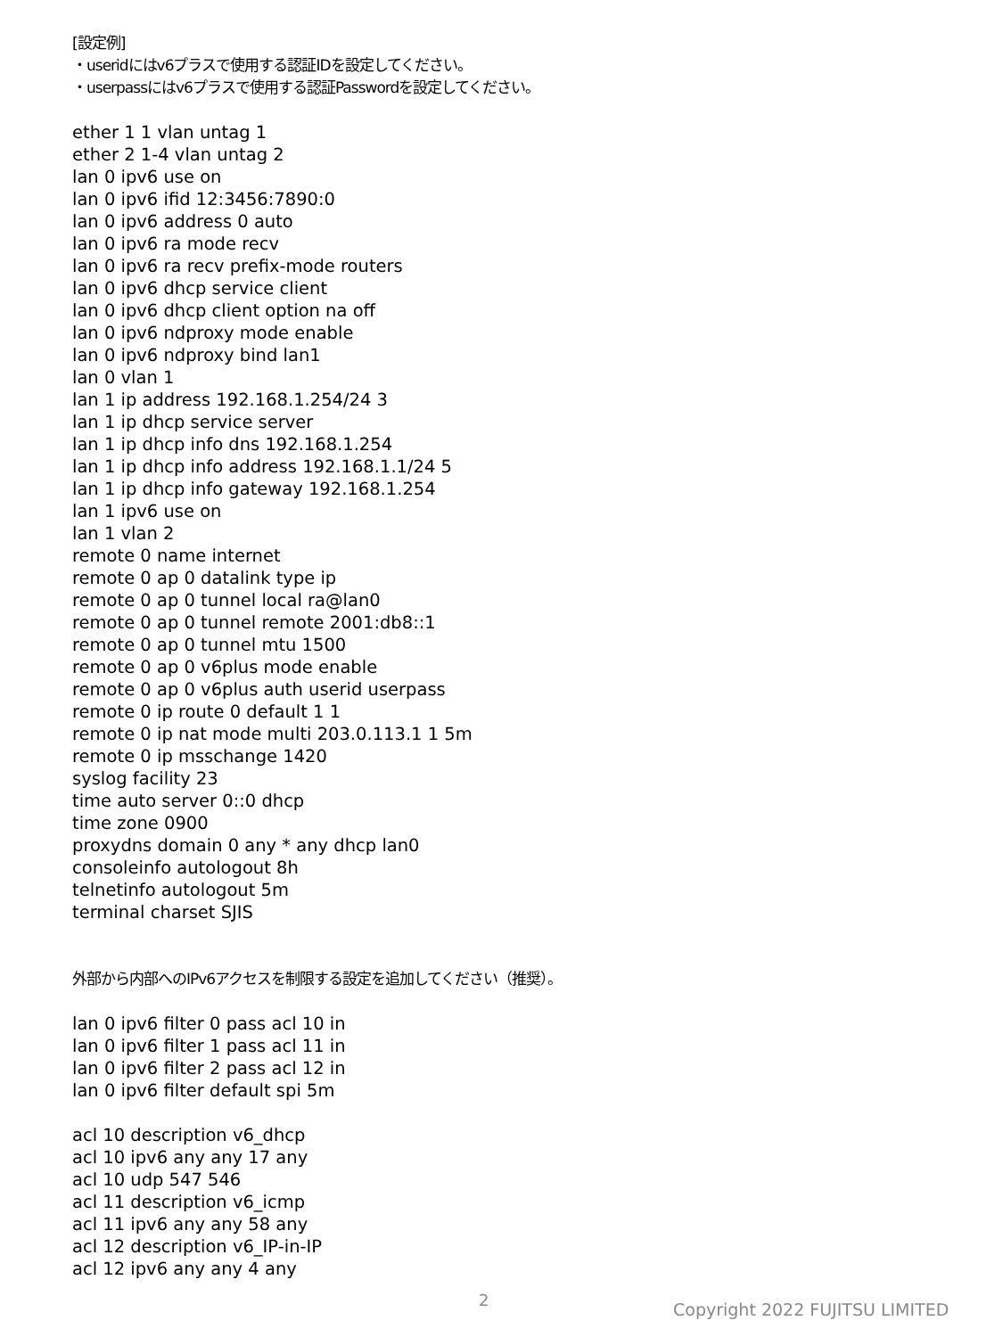[設定例]
・useridにはv6プラスで使用する認証IDを設定してください。
・userpassにはv6プラスで使用する認証Passwordを設定してください。
ether 1 1 vlan untag 1
ether 2 1-4 vlan untag 2
lan 0 ipv6 use on
lan 0 ipv6 ifid 12:3456:7890:0
lan 0 ipv6 address 0 auto
lan 0 ipv6 ra mode recv
lan 0 ipv6 ra recv prefix-mode routers
lan 0 ipv6 dhcp service client
lan 0 ipv6 dhcp client option na off
lan 0 ipv6 ndproxy mode enable
lan 0 ipv6 ndproxy bind lan1
lan 0 vlan 1
lan 1 ip address 192.168.1.254/24 3
lan 1 ip dhcp service server
lan 1 ip dhcp info dns 192.168.1.254
lan 1 ip dhcp info address 192.168.1.1/24 5
lan 1 ip dhcp info gateway 192.168.1.254
lan 1 ipv6 use on
lan 1 vlan 2
remote 0 name internet
remote 0 ap 0 datalink type ip
remote 0 ap 0 tunnel local ra@lan0
remote 0 ap 0 tunnel remote 2001:db8::1
remote 0 ap 0 tunnel mtu 1500
remote 0 ap 0 v6plus mode enable
remote 0 ap 0 v6plus auth userid userpass
remote 0 ip route 0 default 1 1
remote 0 ip nat mode multi 203.0.113.1 1 5m
remote 0 ip msschange 1420
syslog facility 23
time auto server 0::0 dhcp
time zone 0900
proxydns domain 0 any * any dhcp lan0
consoleinfo autologout 8h
telnetinfo autologout 5m
terminal charset SJIS
外部から内部へのIPv6アクセスを制限する設定を追加してください（推奨）。
lan 0 ipv6 filter 0 pass acl 10 in
lan 0 ipv6 filter 1 pass acl 11 in
lan 0 ipv6 filter 2 pass acl 12 in
lan 0 ipv6 filter default spi 5m
acl 10 description v6_dhcp
acl 10 ipv6 any any 17 any
acl 10 udp 547 546
acl 11 description v6_icmp
acl 11 ipv6 any any 58 any
acl 12 description v6_IP-in-IP
acl 12 ipv6 any any 4 any
2 Copyright 2022 FUJITSU LIMITED